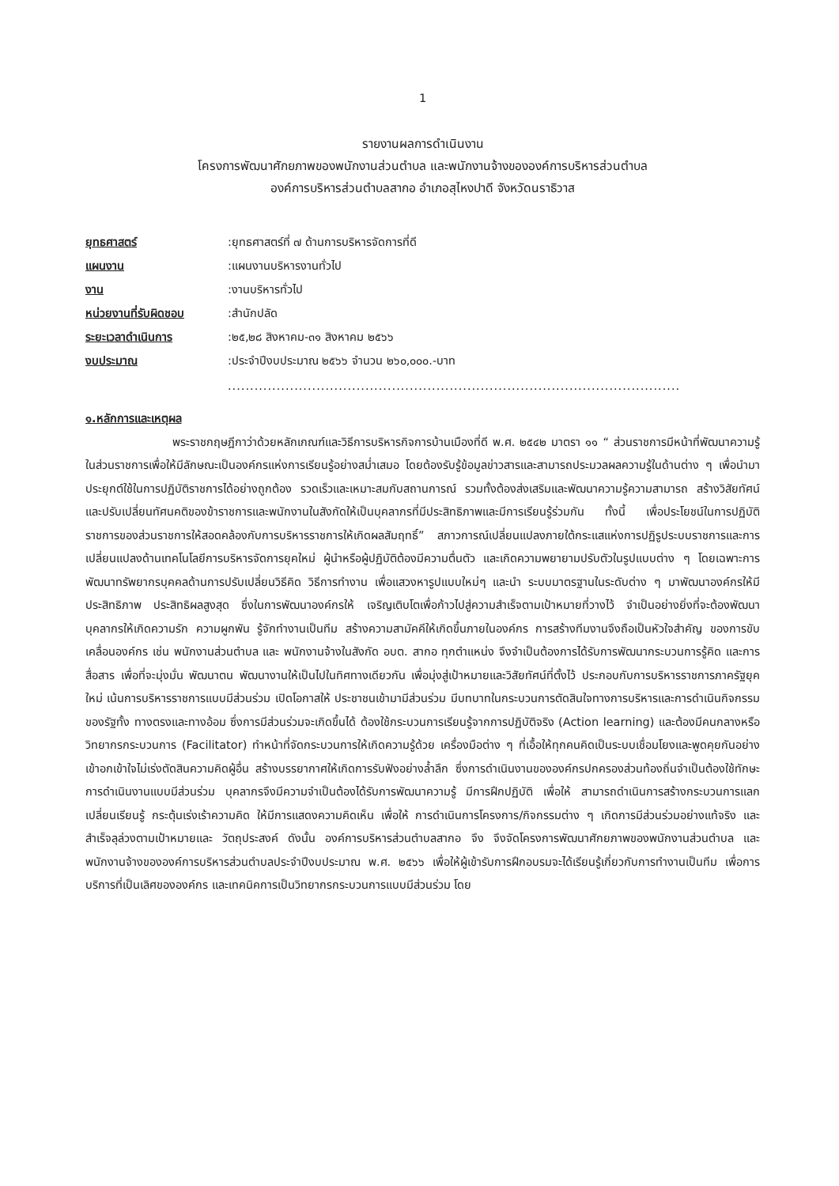1
รายงานผลการดำเนินงาน
โครงการพัฒนาศักยภาพของพนักงานส่วนตำบล และพนักงานจ้างขององค์การบริหารส่วนตำบล
องค์การบริหารส่วนตำบลสากอ อำเภอสุไหงปาดี จังหวัดนราธิวาส
| ยุทธศาสตร์ | :ยุทธศาสตร์ที่ ๗ ด้านการบริหารจัดการที่ดี |
| แผนงาน | :แผนงานบริหารงานทั่วไป |
| งาน | :งานบริหารทั่วไป |
| หน่วยงานที่รับผิดชอบ | :สำนักปลัด |
| ระยะเวลาดำเนินการ | :๒๕,๒๘ สิงหาคม-๓๑ สิงหาคม ๒๕๖๖ |
| งบประมาณ | :ประจำปีงบประมาณ ๒๕๖๖ จำนวน ๒๖๐,๐๐๐.-บาท |
......................................................................................................
๑.หลักการและเหตุผล
พระราชกฤษฎีกาว่าด้วยหลักเกณฑ์และวิธีการบริหารกิจการบ้านเมืองที่ดี พ.ศ. ๒๕๔๒ มาตรา ๑๑ “ ส่วนราชการมีหน้าที่พัฒนาความรู้ในส่วนราชการเพื่อให้มีลักษณะเป็นองค์กรแห่งการเรียนรู้อย่างสม่ำเสมอ โดยต้องรับรู้ข้อมูลข่าวสารและสามารถประมวลผลความรู้ในด้านต่าง ๆ เพื่อนำมาประยุกต์ใช้ในการปฏิบัติราชการได้อย่างถูกต้อง รวดเร็วและเหมาะสมกับสถานการณ์ รวมทั้งต้องส่งเสริมและพัฒนาความรู้ความสามารถ สร้างวิสัยทัศน์และปรับเปลี่ยนทัศนคติของข้าราชการและพนักงานในสังกัดให้เป็นบุคลากรที่มีประสิทธิภาพและมีการเรียนรู้ร่วมกัน ทั้งนี้ เพื่อประโยชน์ในการปฏิบัติราชการของส่วนราชการให้สอดคล้องกับการบริหารราชการให้เกิดผลสัมฤทธิ์” สภาวการณ์เปลี่ยนแปลงภายใต้กระแสแห่งการปฏิรูประบบราชการและการเปลี่ยนแปลงด้านเทคโนโลยีการบริหารจัดการยุคใหม่ ผู้นำหรือผู้ปฏิบัติต้องมีความตื่นตัว และเกิดความพยายามปรับตัวในรูปแบบต่าง ๆ โดยเฉพาะการพัฒนาทรัพยากรบุคคลด้านการปรับเปลี่ยนวิธีคิด วิธีการทำงาน เพื่อแสวงหารูปแบบใหม่ๆ และนำ ระบบมาตรฐานในระดับต่าง ๆ มาพัฒนาองค์กรให้มีประสิทธิภาพ ประสิทธิผลสูงสุด ซึ่งในการพัฒนาองค์กรให้ เจริญเติบโตเพื่อก้าวไปสู่ความสำเร็จตามเป้าหมายที่วางไว้ จำเป็นอย่างยิ่งที่จะต้องพัฒนาบุคลากรให้เกิดความรัก ความผูกพัน รู้จักทำงานเป็นทีม สร้างความสามัคคีให้เกิดขึ้นภายในองค์กร การสร้างทีมงานจึงถือเป็นหัวใจสำคัญ ของการขับเคลื่อนองค์กร เช่น พนักงานส่วนตำบล และ พนักงานจ้างในสังกัด อบต. สากอ ทุกตำแหน่ง จึงจำเป็นต้องการได้รับการพัฒนากระบวนการรู้คิด และการสื่อสาร เพื่อที่จะมุ่งมั่น พัฒนาตน พัฒนางานให้เป็นไปในทิศทางเดียวกัน เพื่อมุ่งสู่เป้าหมายและวิสัยทัศน์ที่ตั้งไว้ ประกอบกับการบริหารราชการภาครัฐยุคใหม่ เน้นการบริหารราชการแบบมีส่วนร่วม เปิดโอกาสให้ ประชาชนเข้ามามีส่วนร่วม มีบทบาทในกระบวนการตัดสินใจทางการบริหารและการดำเนินกิจกรรมของรัฐทั้ง ทางตรงและทางอ้อม ซึ่งการมีส่วนร่วมจะเกิดขึ้นได้ ต้องใช้กระบวนการเรียนรู้จากการปฏิบัติจริง (Action learning) และต้องมีคนกลางหรือวิทยากรกระบวนการ (Facilitator) ทำหน้าที่จัดกระบวนการให้เกิดความรู้ด้วย เครื่องมือต่าง ๆ ที่เอื้อให้ทุกคนคิดเป็นระบบเชื่อมโยงและพูดคุยกันอย่างเข้าอกเข้าใจไม่เร่งตัดสินความคิดผู้อื่น สร้างบรรยากาศให้เกิดการรับฟังอย่างล้ำลึก ซึ่งการดำเนินงานขององค์กรปกครองส่วนท้องถิ่นจำเป็นต้องใช้ทักษะการดำเนินงานแบบมีส่วนร่วม บุคลากรจึงมีความจำเป็นต้องได้รับการพัฒนาความรู้ มีการฝึกปฏิบัติ เพื่อให้ สามารถดำเนินการสร้างกระบวนการแลกเปลี่ยนเรียนรู้ กระตุ้นเร่งเร้าความคิด ให้มีการแสดงความคิดเห็น เพื่อให้ การดำเนินการโครงการ/กิจกรรมต่าง ๆ เกิดการมีส่วนร่วมอย่างแท้จริง และสำเร็จลุล่วงตามเป้าหมายและ วัตถุประสงค์ ดังนั้น องค์การบริหารส่วนตำบลสากอ จึง จึงจัดโครงการพัฒนาศักยภาพของพนักงานส่วนตำบล และพนักงานจ้างขององค์การบริหารส่วนตำบลประจำปีงบประมาณ พ.ศ. ๒๕๖๖ เพื่อให้ผู้เข้ารับการฝึกอบรมจะได้เรียนรู้เกี่ยวกับการทำงานเป็นทีม เพื่อการบริการที่เป็นเลิศขององค์กร และเทคนิคการเป็นวิทยากรกระบวนการแบบมีส่วนร่วม โดย